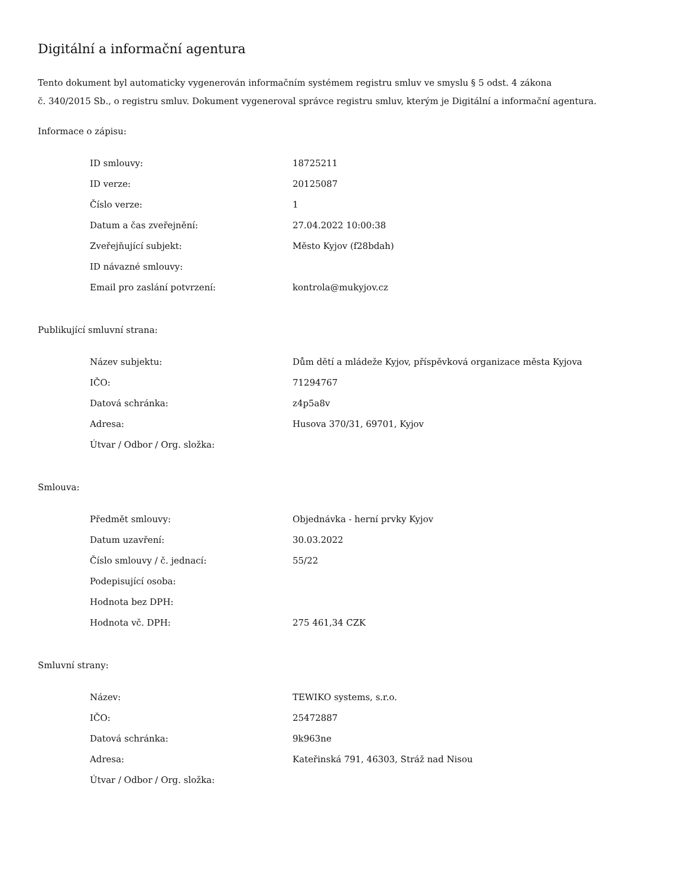Digitální a informační agentura
Tento dokument byl automaticky vygenerován informačním systémem registru smluv ve smyslu § 5 odst. 4 zákona
č. 340/2015 Sb., o registru smluv. Dokument vygeneroval správce registru smluv, kterým je Digitální a informační agentura.
Informace o zápisu:
| ID smlouvy: | 18725211 |
| ID verze: | 20125087 |
| Číslo verze: | 1 |
| Datum a čas zveřejnění: | 27.04.2022 10:00:38 |
| Zveřejňující subjekt: | Město Kyjov (f28bdah) |
| ID návazné smlouvy: | |
| Email pro zaslání potvrzení: | kontrola@mukyjov.cz |
Publikující smluvní strana:
| Název subjektu: | Dům dětí a mládeže Kyjov, příspěvková organizace města Kyjova |
| IČO: | 71294767 |
| Datová schránka: | z4p5a8v |
| Adresa: | Husova 370/31, 69701, Kyjov |
| Útvar / Odbor / Org. složka: | |
Smlouva:
| Předmět smlouvy: | Objednávka - herní prvky Kyjov |
| Datum uzavření: | 30.03.2022 |
| Číslo smlouvy / č. jednací: | 55/22 |
| Podepisující osoba: | |
| Hodnota bez DPH: | |
| Hodnota vč. DPH: | 275 461,34 CZK |
Smluvní strany:
| Název: | TEWIKO systems, s.r.o. |
| IČO: | 25472887 |
| Datová schránka: | 9k963ne |
| Adresa: | Kateřinská 791, 46303, Stráž nad Nisou |
| Útvar / Odbor / Org. složka: | |